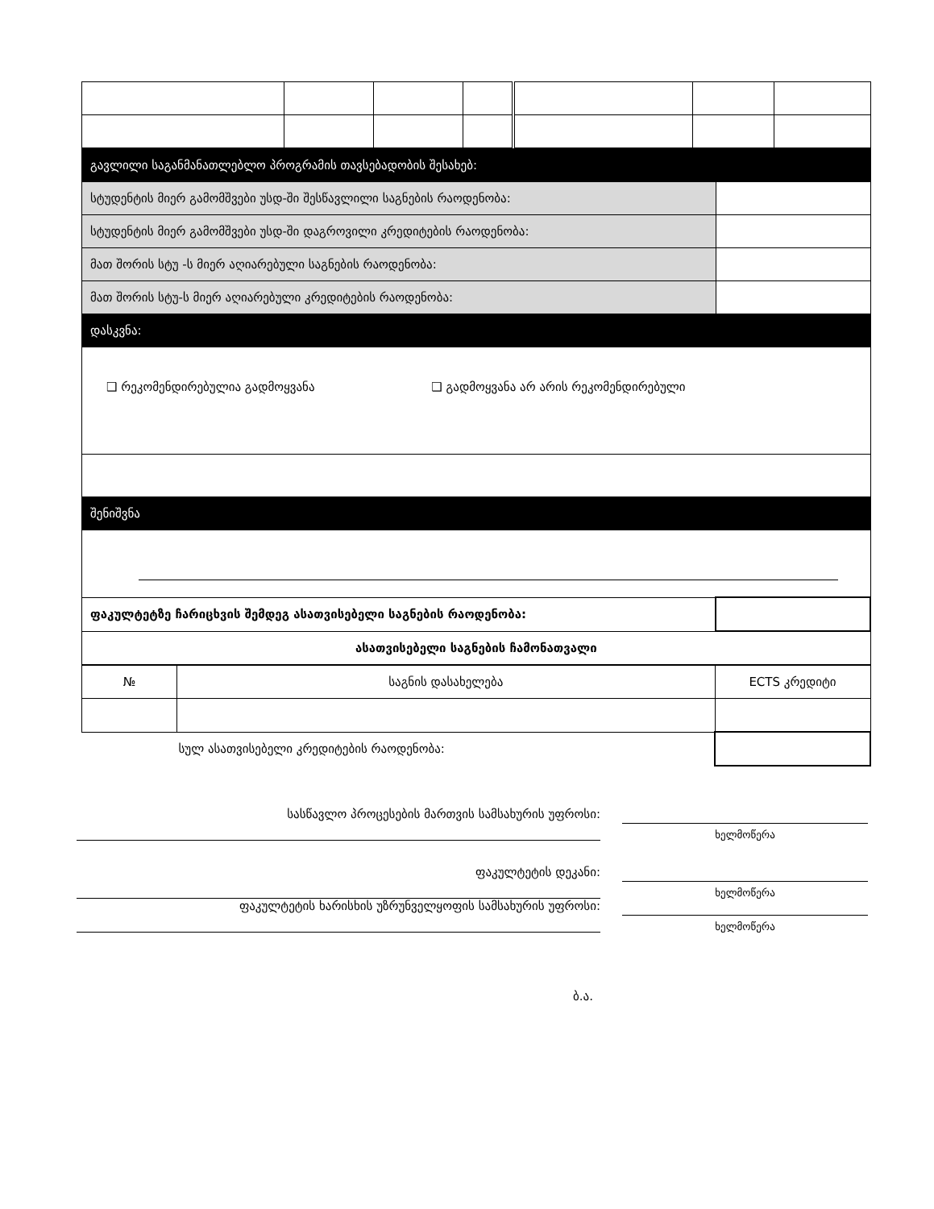| გავლილი საგანმანათლებლო პროგრამის თავსებადობის შესახებ: | |
| სტუდენტის მიერ გამომშვები უსდ-ში შესწავლილი საგნების რაოდენობა: | |
| სტუდენტის მიერ გამომშვები უსდ-ში დაგროვილი კრედიტების რაოდენობა: | |
| მათ შორის სტუ -ს მიერ აღიარებული საგნების რაოდენობა: | |
| მათ შორის სტუ-ს მიერ აღიარებული კრედიტების რაოდენობა: | |
| დასკვნა: | |
| ❑ რეკომენდირებულია გადმოყვანა ❑ გადმოყვანა არ არის რეკომენდირებული | |
| შენიშვნა | |
| ფაკულტეტზე ჩარიცხვის შემდეგ ასათვისებელი საგნების რაოდენობა: | |
| ასათვისებელი საგნების ჩამონათვალი | |
| № | საგნის დასახელება | ECTS კრედიტი |
| სულ ასათვისებელი კრედიტების რაოდენობა: | | |
სასწავლო პროცესების მართვის სამსახურის უფროსი:
ხელმოწერა
ფაკულტეტის დეკანი:
ხელმოწერა
ფაკულტეტის ხარისხის უზრუნველყოფის სამსახურის უფროსი:
ხელმოწერა
ბ.ა.